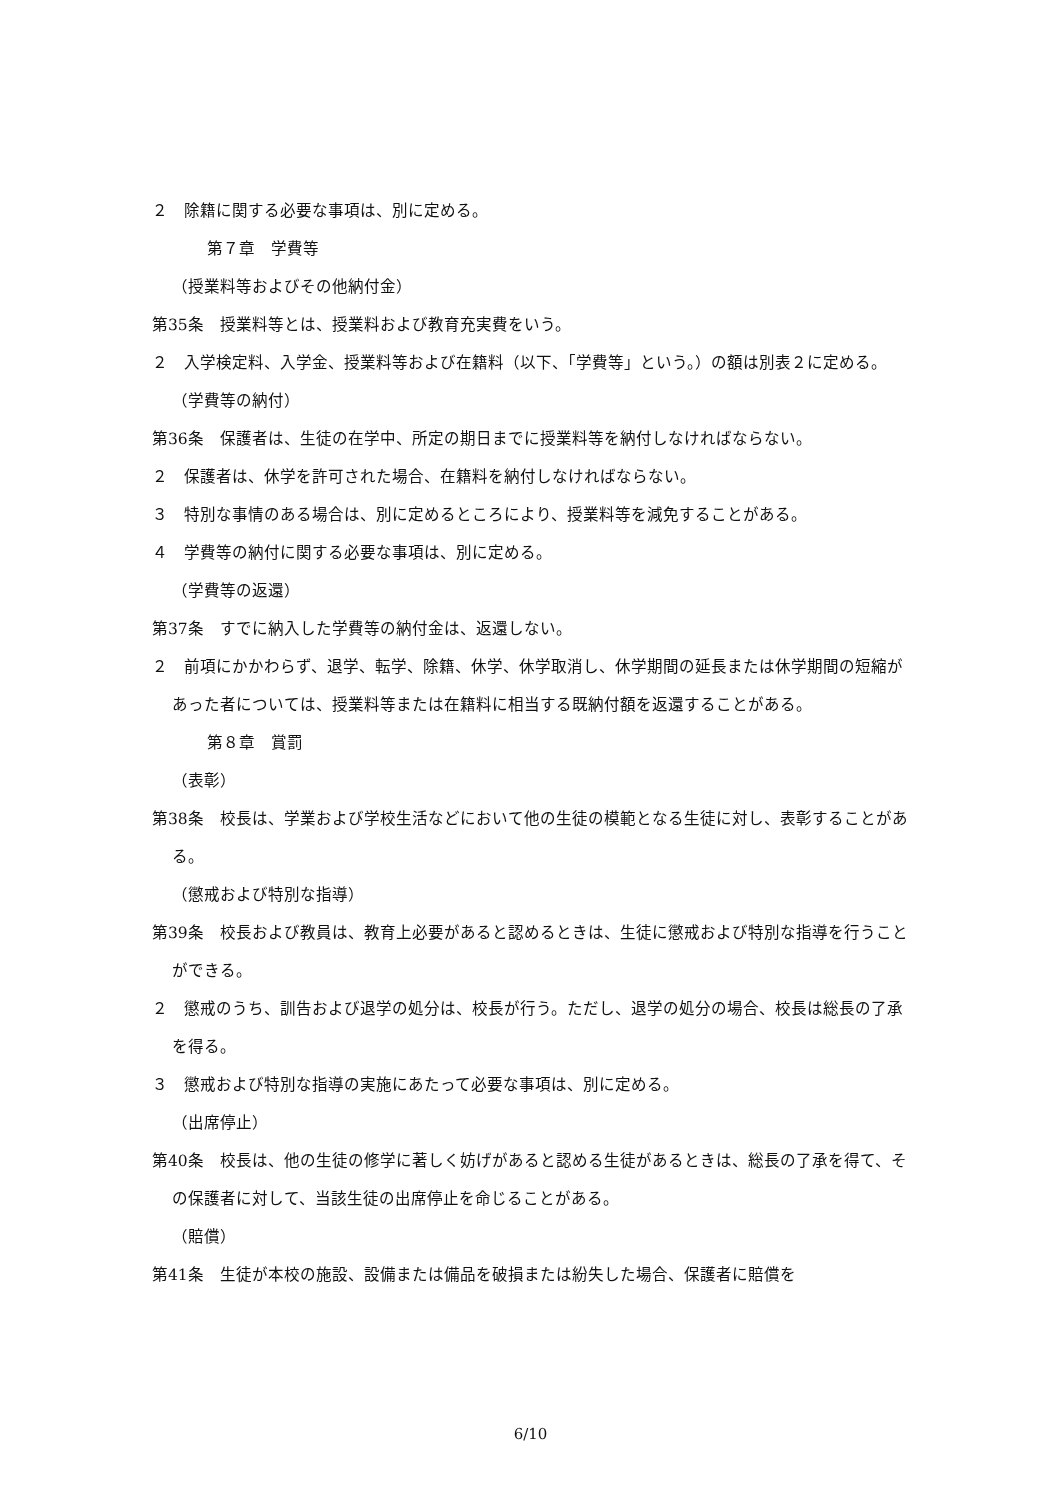２　除籍に関する必要な事項は、別に定める。
第７章　学費等
（授業料等およびその他納付金）
第35条　授業料等とは、授業料および教育充実費をいう。
２　入学検定料、入学金、授業料等および在籍料（以下、「学費等」という。）の額は別表２に定める。
（学費等の納付）
第36条　保護者は、生徒の在学中、所定の期日までに授業料等を納付しなければならない。
２　保護者は、休学を許可された場合、在籍料を納付しなければならない。
３　特別な事情のある場合は、別に定めるところにより、授業料等を減免することがある。
４　学費等の納付に関する必要な事項は、別に定める。
（学費等の返還）
第37条　すでに納入した学費等の納付金は、返還しない。
２　前項にかかわらず、退学、転学、除籍、休学、休学取消し、休学期間の延長または休学期間の短縮があった者については、授業料等または在籍料に相当する既納付額を返還することがある。
第８章　賞罰
（表彰）
第38条　校長は、学業および学校生活などにおいて他の生徒の模範となる生徒に対し、表彰することがある。
（懲戒および特別な指導）
第39条　校長および教員は、教育上必要があると認めるときは、生徒に懲戒および特別な指導を行うことができる。
２　懲戒のうち、訓告および退学の処分は、校長が行う。ただし、退学の処分の場合、校長は総長の了承を得る。
３　懲戒および特別な指導の実施にあたって必要な事項は、別に定める。
（出席停止）
第40条　校長は、他の生徒の修学に著しく妨げがあると認める生徒があるときは、総長の了承を得て、その保護者に対して、当該生徒の出席停止を命じることがある。
（賠償）
第41条　生徒が本校の施設、設備または備品を破損または紛失した場合、保護者に賠償を
6/10